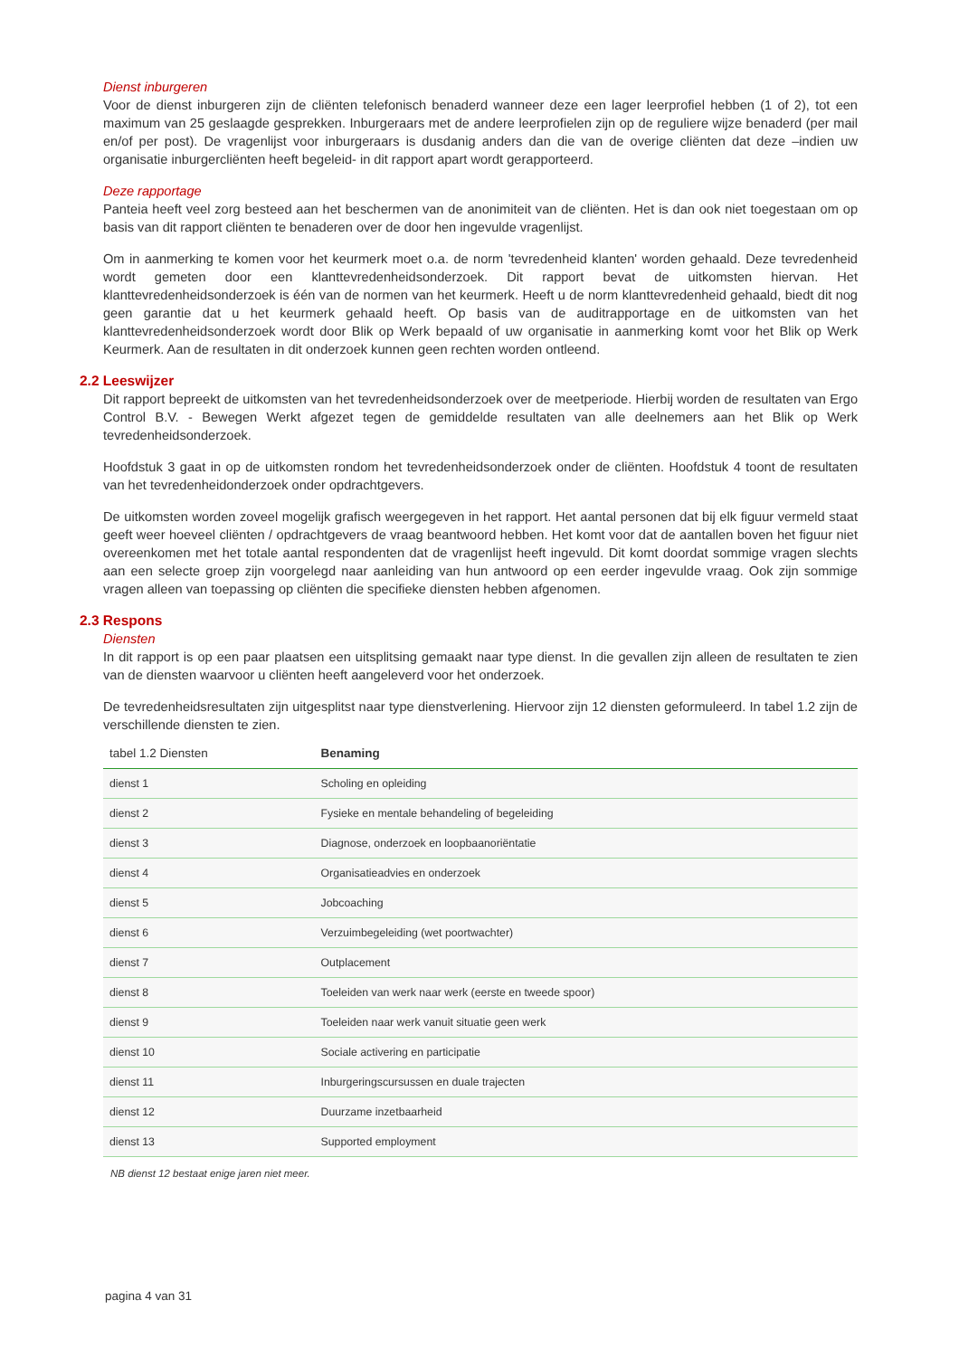Dienst inburgeren
Voor de dienst inburgeren zijn de cliënten telefonisch benaderd wanneer deze een lager leerprofiel hebben (1 of 2), tot een maximum van 25 geslaagde gesprekken. Inburgeraars met de andere leerprofielen zijn op de reguliere wijze benaderd (per mail en/of per post). De vragenlijst voor inburgeraars is dusdanig anders dan die van de overige cliënten dat deze –indien uw organisatie inburgercliënten heeft begeleid- in dit rapport apart wordt gerapporteerd.
Deze rapportage
Panteia heeft veel zorg besteed aan het beschermen van de anonimiteit van de cliënten. Het is dan ook niet toegestaan om op basis van dit rapport cliënten te benaderen over de door hen ingevulde vragenlijst.
Om in aanmerking te komen voor het keurmerk moet o.a. de norm 'tevredenheid klanten' worden gehaald. Deze tevredenheid wordt gemeten door een klanttevredenheidsonderzoek. Dit rapport bevat de uitkomsten hiervan. Het klanttevredenheidsonderzoek is één van de normen van het keurmerk. Heeft u de norm klanttevredenheid gehaald, biedt dit nog geen garantie dat u het keurmerk gehaald heeft. Op basis van de auditrapportage en de uitkomsten van het klanttevredenheidsonderzoek wordt door Blik op Werk bepaald of uw organisatie in aanmerking komt voor het Blik op Werk Keurmerk. Aan de resultaten in dit onderzoek kunnen geen rechten worden ontleend.
2.2 Leeswijzer
Dit rapport bepreekt de uitkomsten van het tevredenheidsonderzoek over de meetperiode. Hierbij worden de resultaten van Ergo Control B.V. - Bewegen Werkt afgezet tegen de gemiddelde resultaten van alle deelnemers aan het Blik op Werk tevredenheidsonderzoek.
Hoofdstuk 3 gaat in op de uitkomsten rondom het tevredenheidsonderzoek onder de cliënten. Hoofdstuk 4 toont de resultaten van het tevredenheidonderzoek onder opdrachtgevers.
De uitkomsten worden zoveel mogelijk grafisch weergegeven in het rapport. Het aantal personen dat bij elk figuur vermeld staat geeft weer hoeveel cliënten / opdrachtgevers de vraag beantwoord hebben. Het komt voor dat de aantallen boven het figuur niet overeenkomen met het totale aantal respondenten dat de vragenlijst heeft ingevuld. Dit komt doordat sommige vragen slechts aan een selecte groep zijn voorgelegd naar aanleiding van hun antwoord op een eerder ingevulde vraag. Ook zijn sommige vragen alleen van toepassing op cliënten die specifieke diensten hebben afgenomen.
2.3 Respons
Diensten
In dit rapport is op een paar plaatsen een uitsplitsing gemaakt naar type dienst. In die gevallen zijn alleen de resultaten te zien van de diensten waarvoor u cliënten heeft aangeleverd voor het onderzoek.
De tevredenheidsresultaten zijn uitgesplitst naar type dienstverlening. Hiervoor zijn 12 diensten geformuleerd. In tabel 1.2 zijn de verschillende diensten te zien.
| tabel 1.2 Diensten | Benaming |
| --- | --- |
| dienst 1 | Scholing en opleiding |
| dienst 2 | Fysieke en mentale behandeling of begeleiding |
| dienst 3 | Diagnose, onderzoek en loopbaanoriëntatie |
| dienst 4 | Organisatieadvies en onderzoek |
| dienst 5 | Jobcoaching |
| dienst 6 | Verzuimbegeleiding (wet poortwachter) |
| dienst 7 | Outplacement |
| dienst 8 | Toeleiden van werk naar werk (eerste en tweede spoor) |
| dienst 9 | Toeleiden naar werk vanuit situatie geen werk |
| dienst 10 | Sociale activering en participatie |
| dienst 11 | Inburgeringscursussen en duale trajecten |
| dienst 12 | Duurzame inzetbaarheid |
| dienst 13 | Supported employment |
NB dienst 12 bestaat enige jaren niet meer.
pagina 4 van 31